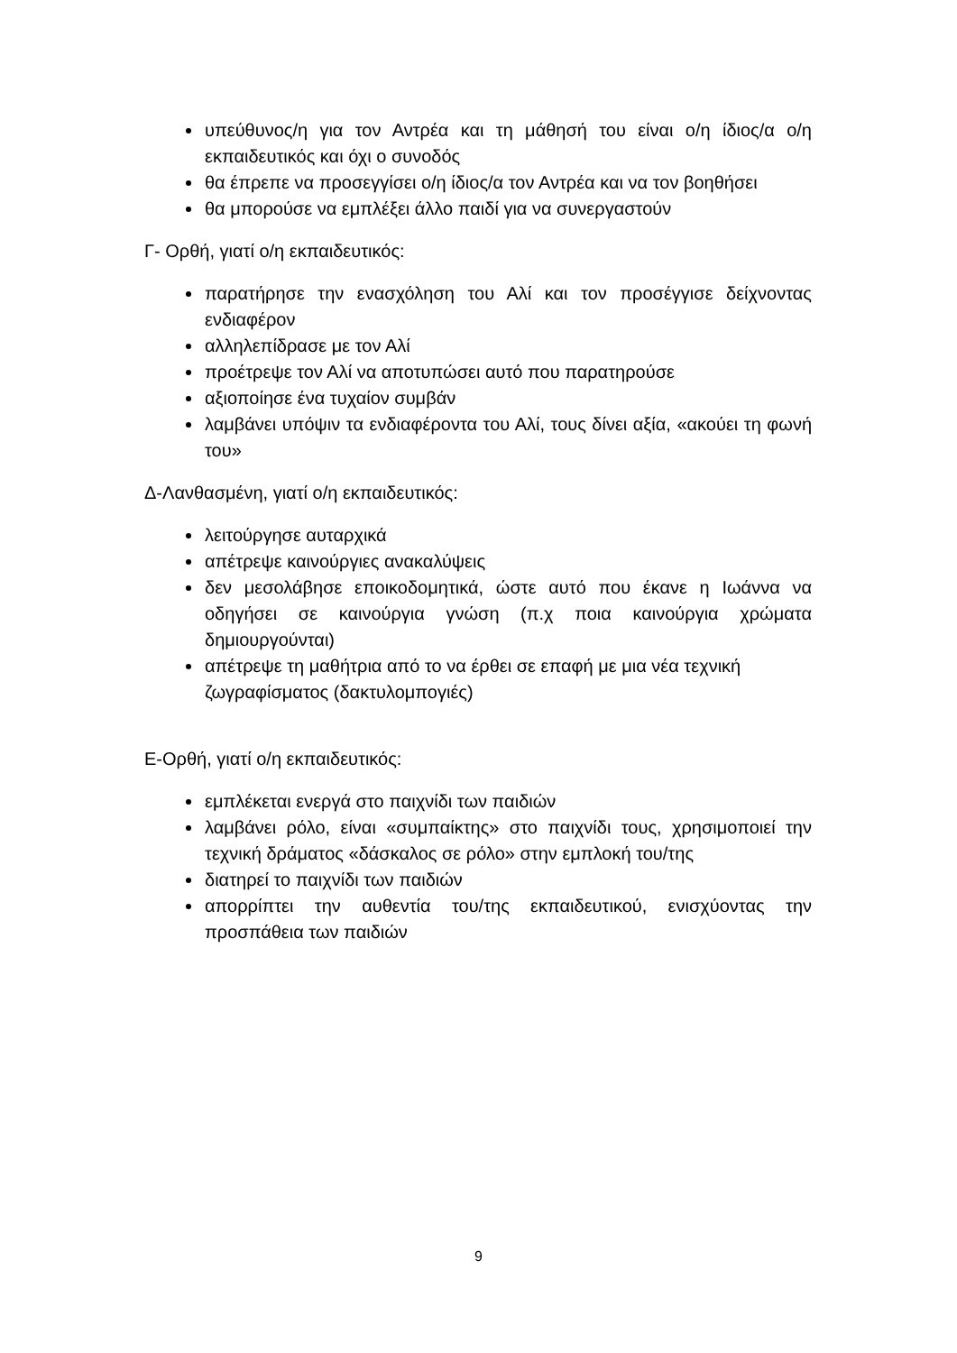υπεύθυνος/η για τον Αντρέα και τη μάθησή του είναι ο/η ίδιος/α ο/η εκπαιδευτικός και όχι ο συνοδός
θα έπρεπε να προσεγγίσει ο/η ίδιος/α τον Αντρέα και να τον βοηθήσει
θα μπορούσε να εμπλέξει άλλο παιδί για να συνεργαστούν
Γ- Ορθή, γιατί ο/η εκπαιδευτικός:
παρατήρησε την ενασχόληση του Αλί και τον προσέγγισε δείχνοντας ενδιαφέρον
αλληλεπίδρασε με τον Αλί
προέτρεψε τον Αλί να αποτυπώσει αυτό που παρατηρούσε
αξιοποίησε ένα τυχαίον συμβάν
λαμβάνει υπόψιν τα ενδιαφέροντα του Αλί, τους δίνει αξία, «ακούει τη φωνή του»
Δ-Λανθασμένη, γιατί ο/η εκπαιδευτικός:
λειτούργησε αυταρχικά
απέτρεψε καινούργιες ανακαλύψεις
δεν μεσολάβησε εποικοδομητικά, ώστε αυτό που έκανε η Ιωάννα να οδηγήσει σε καινούργια γνώση (π.χ ποια καινούργια χρώματα δημιουργούνται)
απέτρεψε τη μαθήτρια από το να έρθει σε επαφή με μια νέα τεχνική ζωγραφίσματος (δακτυλομπογιές)
Ε-Ορθή, γιατί ο/η εκπαιδευτικός:
εμπλέκεται ενεργά στο παιχνίδι των παιδιών
λαμβάνει ρόλο, είναι «συμπαίκτης» στο παιχνίδι τους, χρησιμοποιεί την τεχνική δράματος «δάσκαλος σε ρόλο» στην εμπλοκή του/της
διατηρεί το παιχνίδι των παιδιών
απορρίπτει την αυθεντία του/της εκπαιδευτικού, ενισχύοντας την προσπάθεια των παιδιών
9